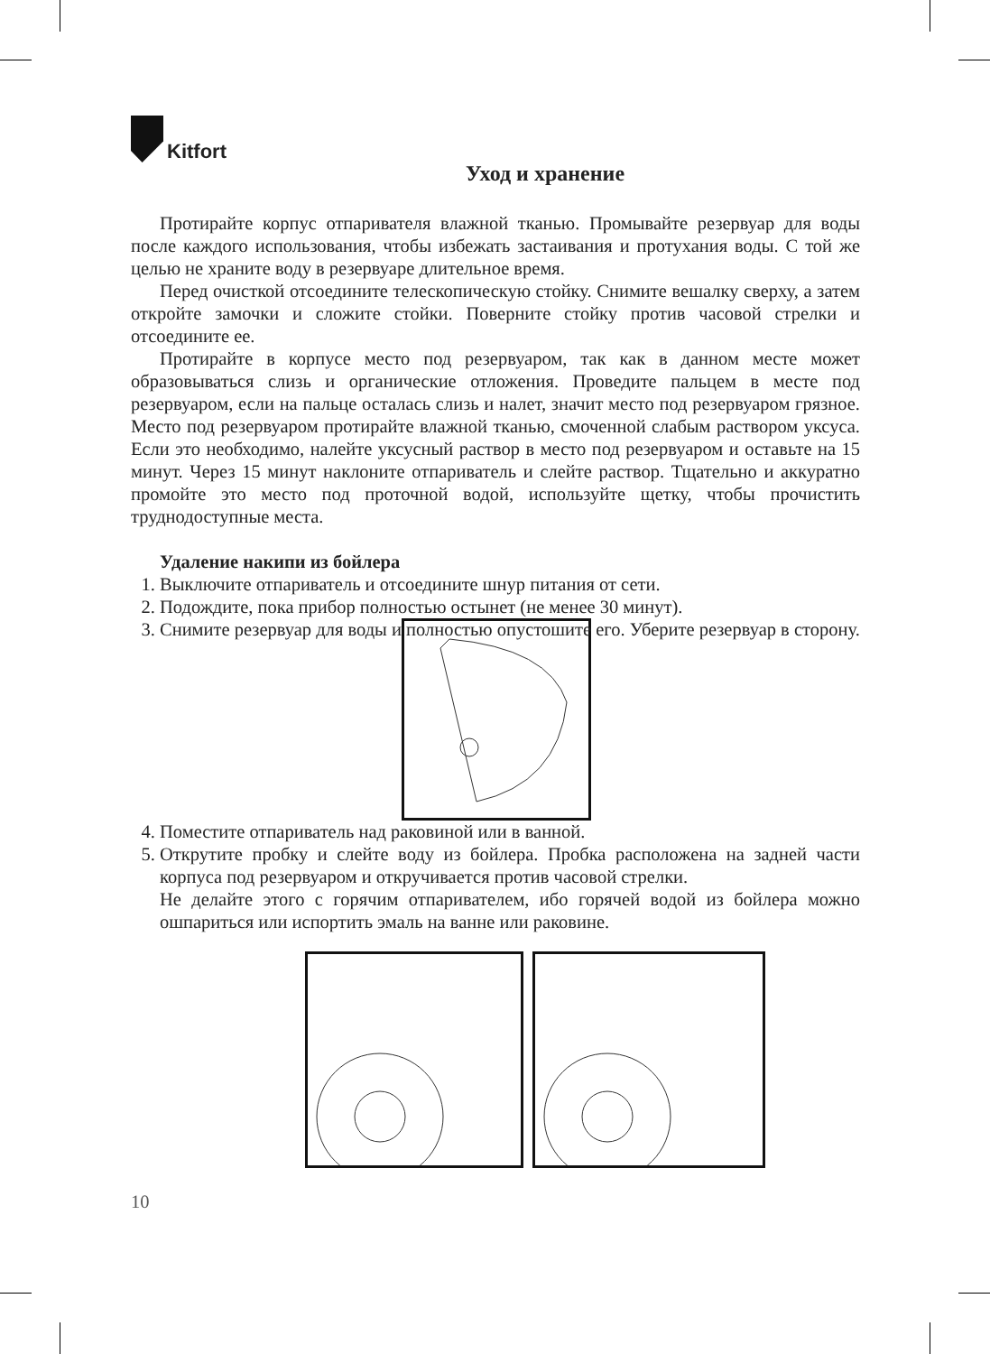Kitfort
Уход и хранение
Протирайте корпус отпаривателя влажной тканью. Промывайте резервуар для воды после каждого использования, чтобы избежать застаивания и протухания воды. С той же целью не храните воду в резервуаре длительное время.
Перед очисткой отсоедините телескопическую стойку. Снимите вешалку сверху, а затем откройте замочки и сложите стойки. Поверните стойку против часовой стрелки и отсоедините ее.
Протирайте в корпусе место под резервуаром, так как в данном месте может образовываться слизь и органические отложения. Проведите пальцем в месте под резервуаром, если на пальце осталась слизь и налет, значит место под резервуаром грязное. Место под резервуаром протирайте влажной тканью, смоченной слабым раствором уксуса. Если это необходимо, налейте уксусный раствор в место под резервуаром и оставьте на 15 минут. Через 15 минут наклоните отпариватель и слейте раствор. Тщательно и аккуратно промойте это место под проточной водой, используйте щетку, чтобы прочистить труднодоступные места.
Удаление накипи из бойлера
1. Выключите отпариватель и отсоедините шнур питания от сети.
2. Подождите, пока прибор полностью остынет (не менее 30 минут).
3. Снимите резервуар для воды и полностью опустошите его. Уберите резервуар в сторону.
4. Поместите отпариватель над раковиной или в ванной.
5. Открутите пробку и слейте воду из бойлера. Пробка расположена на задней части корпуса под резервуаром и откручивается против часовой стрелки.
Не делайте этого с горячим отпаривателем, ибо горячей водой из бойлера можно ошпариться или испортить эмаль на ванне или раковине.
10